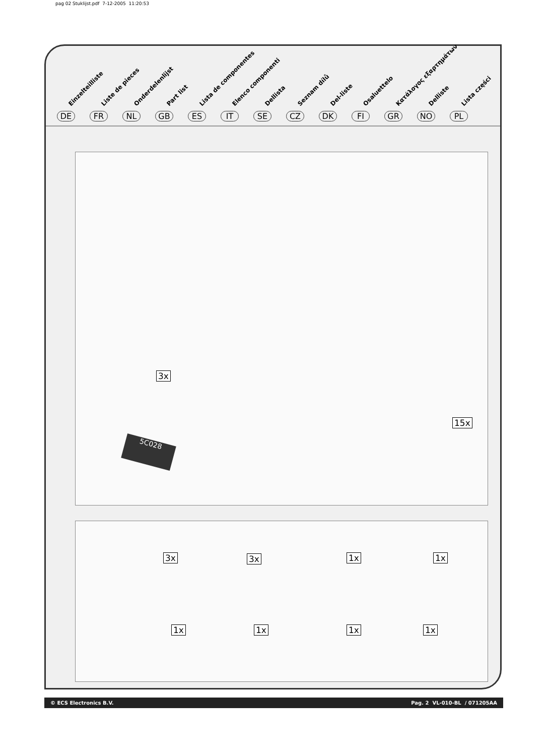pag 02 Stuklijst.pdf 7-12-2005 11:20:53
Einzelteilliste
DE
Liste de pieces
FR
Onderdelenlijst
NL
Part list
GB
Lista de componentes
ES
Elenco componenti
IT
Dellista
SE
Seznam dílů
CZ
Del-liste
DK
Osaluettelo
FI
Κατάλογος εξαρτημάτων
GR
Delliste
NO
Lista części
PL
3x
5C028
15x
3x 3x 1x 1x
1x 1x 1x 1x
© ECS Electronics B.V. Pag. 2 VL-010-BL / 071205AA